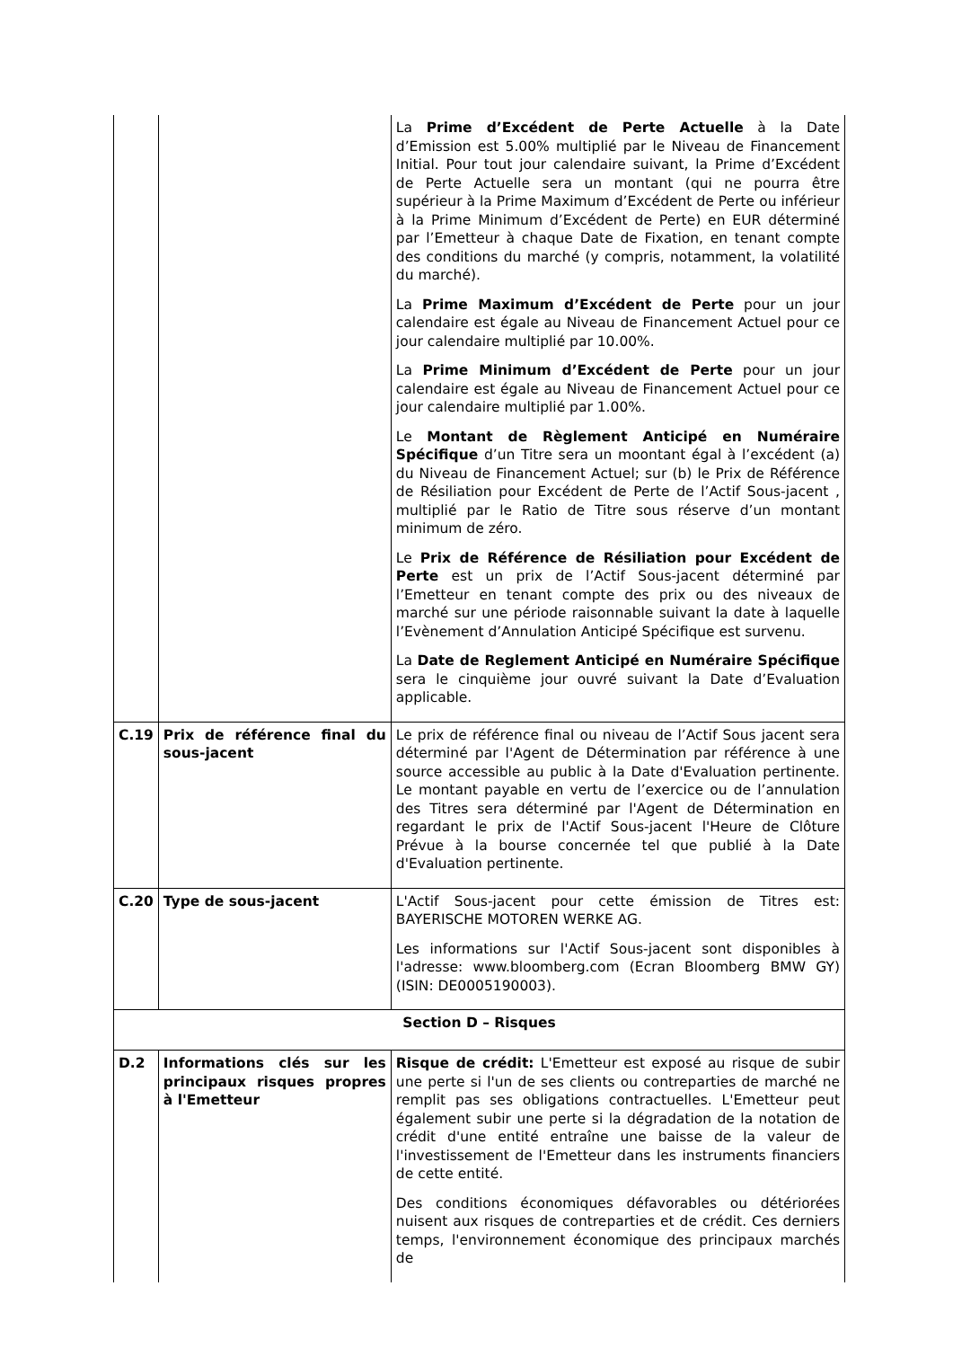| | | La Prime d’Excédent de Perte Actuelle à la Date d’Emission est 5.00% multiplié par le Niveau de Financement Initial. Pour tout jour calendaire suivant, la Prime d’Excédent de Perte Actuelle sera un montant (qui ne pourra être supérieur à la Prime Maximum d’Excédent de Perte ou inférieur à la Prime Minimum d’Excédent de Perte) en EUR déterminé par l’Emetteur à chaque Date de Fixation, en tenant compte des conditions du marché (y compris, notamment, la volatilité du marché). La Prime Maximum d’Excédent de Perte pour un jour calendaire est égale au Niveau de Financement Actuel pour ce jour calendaire multiplié par 10.00%. La Prime Minimum d’Excédent de Perte pour un jour calendaire est égale au Niveau de Financement Actuel pour ce jour calendaire multiplié par 1.00%. Le Montant de Règlement Anticipé en Numéraire Spécifique d’un Titre sera un moontant égal à l’excédent (a) du Niveau de Financement Actuel; sur (b) le Prix de Référence de Résiliation pour Excédent de Perte de l’Actif Sous-jacent , multiplié par le Ratio de Titre sous réserve d’un montant minimum de zéro. Le Prix de Référence de Résiliation pour Excédent de Perte est un prix de l’Actif Sous-jacent déterminé par l’Emetteur en tenant compte des prix ou des niveaux de marché sur une période raisonnable suivant la date à laquelle l’Evènement d’Annulation Anticipé Spécifique est survenu. La Date de Reglement Anticipé en Numéraire Spécifique sera le cinquième jour ouvré suivant la Date d’Evaluation applicable. |
| C.19 | Prix de référence final du sous-jacent | Le prix de référence final ou niveau de l’Actif Sous jacent sera déterminé par l'Agent de Détermination par référence à une source accessible au public à la Date d'Evaluation pertinente. Le montant payable en vertu de l’exercice ou de l’annulation des Titres sera déterminé par l'Agent de Détermination en regardant le prix de l'Actif Sous-jacent l'Heure de Clôture Prévue à la bourse concernée tel que publié à la Date d'Evaluation pertinente. |
| C.20 | Type de sous-jacent | L'Actif Sous-jacent pour cette émission de Titres est: BAYERISCHE MOTOREN WERKE AG. Les informations sur l'Actif Sous-jacent sont disponibles à l'adresse: www.bloomberg.com (Ecran Bloomberg BMW GY) (ISIN: DE0005190003). |
| Section D – Risques | | |
| D.2 | Informations clés sur les principaux risques propres à l'Emetteur | Risque de crédit: L'Emetteur est exposé au risque de subir une perte si l'un de ses clients ou contreparties de marché ne remplit pas ses obligations contractuelles. L'Emetteur peut également subir une perte si la dégradation de la notation de crédit d'une entité entraîne une baisse de la valeur de l'investissement de l'Emetteur dans les instruments financiers de cette entité. Des conditions économiques défavorables ou détériorées nuisent aux risques de contreparties et de crédit. Ces derniers temps, l'environnement économique des principaux marchés de |